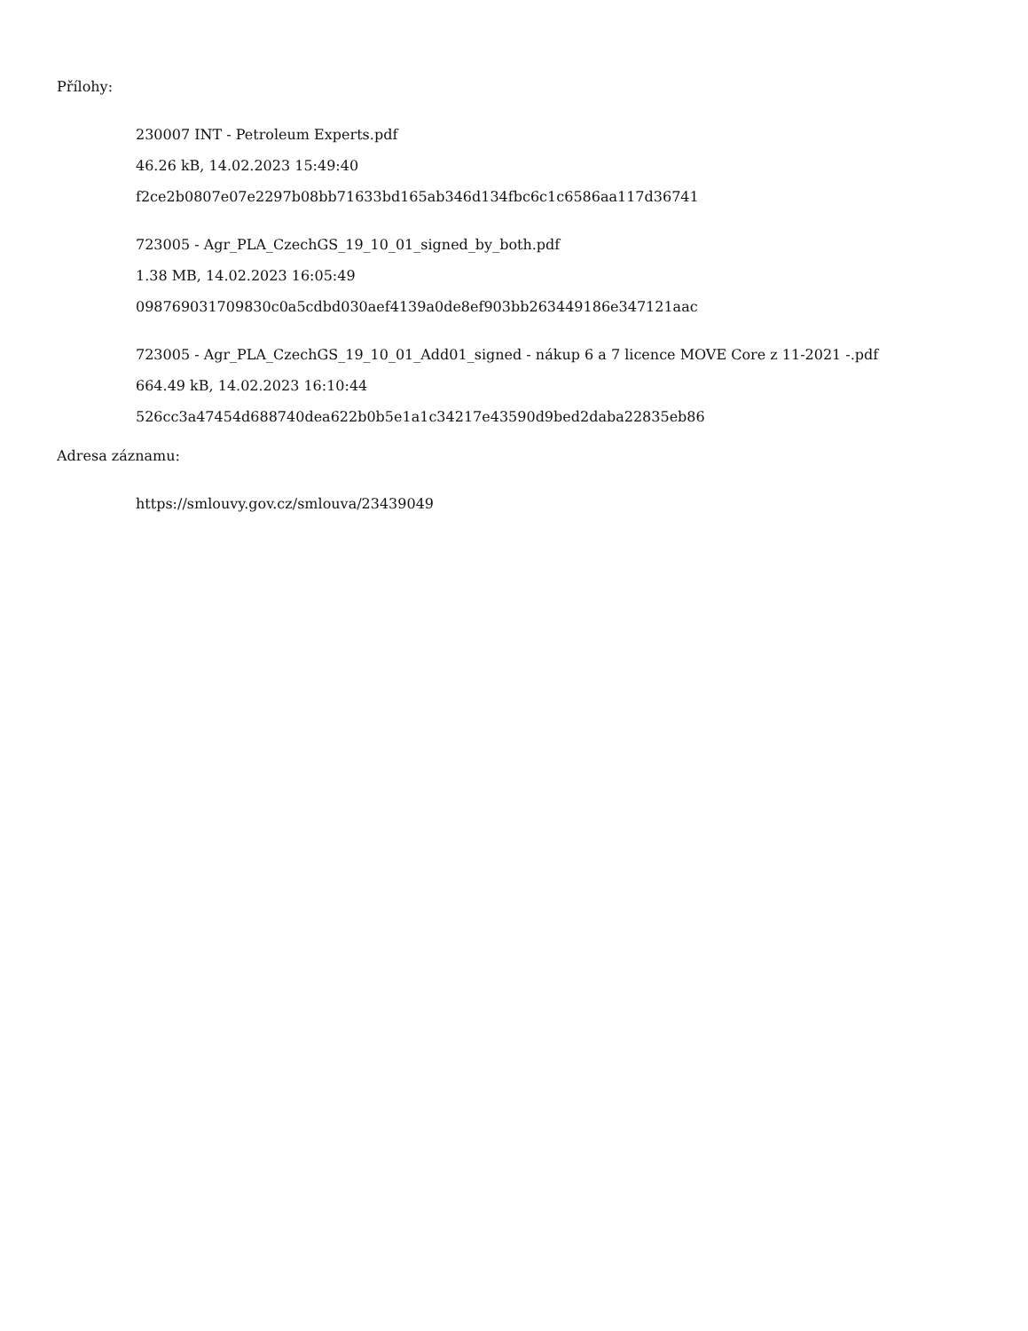Přílohy:
230007 INT - Petroleum Experts.pdf
46.26 kB, 14.02.2023 15:49:40
f2ce2b0807e07e2297b08bb71633bd165ab346d134fbc6c1c6586aa117d36741
723005 - Agr_PLA_CzechGS_19_10_01_signed_by_both.pdf
1.38 MB, 14.02.2023 16:05:49
098769031709830c0a5cdbd030aef4139a0de8ef903bb263449186e347121aac
723005 - Agr_PLA_CzechGS_19_10_01_Add01_signed - nákup 6 a 7 licence MOVE Core z 11-2021 -.pdf
664.49 kB, 14.02.2023 16:10:44
526cc3a47454d688740dea622b0b5e1a1c34217e43590d9bed2daba22835eb86
Adresa záznamu:
https://smlouvy.gov.cz/smlouva/23439049